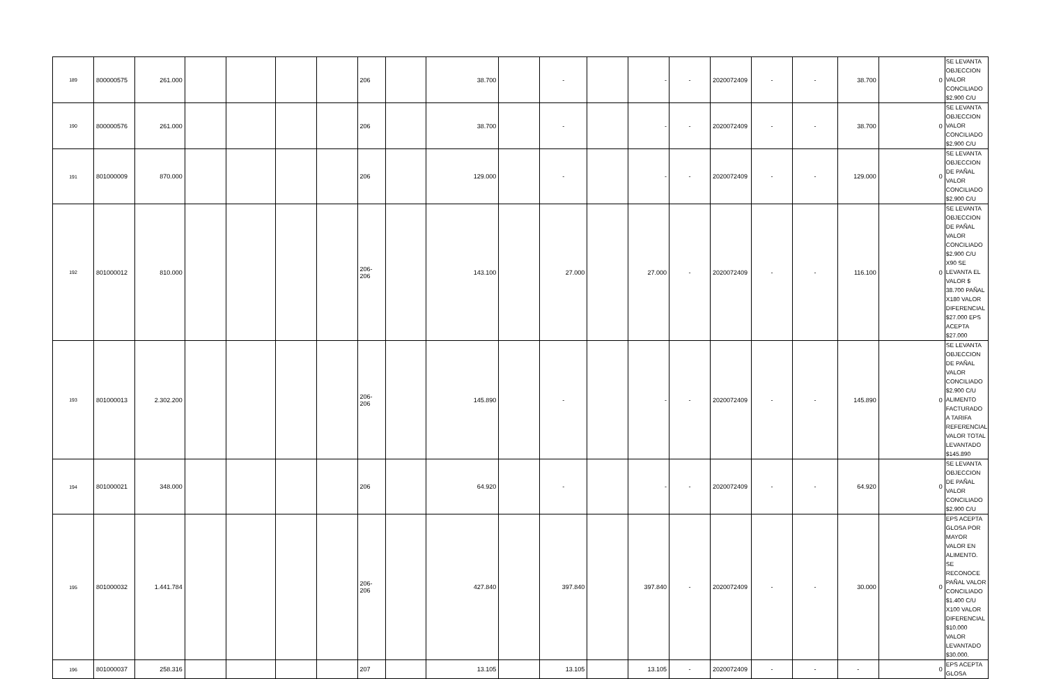| 189 | 800000575 | 261.000 | | | | | 206 | | 38.700 | | - | | - | - | 2020072409 | - | - | 38.700 | 0 | SE LEVANTA OBJECCION VALOR CONCILIADO $2.900 C/U |
| 190 | 800000576 | 261.000 | | | | | 206 | | 38.700 | | - | | - | - | 2020072409 | - | - | 38.700 | 0 | SE LEVANTA OBJECCION VALOR CONCILIADO $2.900 C/U |
| 191 | 801000009 | 870.000 | | | | | 206 | | 129.000 | | - | | - | - | 2020072409 | - | - | 129.000 | 0 | SE LEVANTA OBJECCION DE PAÑAL VALOR CONCILIADO $2.900 C/U |
| 192 | 801000012 | 810.000 | | | | | 206-206 | | 143.100 | | 27.000 | | 27.000 | - | 2020072409 | - | - | 116.100 | 0 | SE LEVANTA OBJECCION DE PAÑAL VALOR CONCILIADO $2.900 C/U X90 SE LEVANTA EL VALOR $ 38.700 PAÑAL X180 VALOR DIFERENCIAL $27.000 EPS ACEPTA $27.000 |
| 193 | 801000013 | 2.302.200 | | | | | 206-206 | | 145.890 | | - | | - | - | 2020072409 | - | - | 145.890 | 0 | SE LEVANTA OBJECCION DE PAÑAL VALOR CONCILIADO $2.900 C/U ALIMENTO FACTURADO A TARIFA REFERENCIAL VALOR TOTAL LEVANTADO $145.890 |
| 194 | 801000021 | 348.000 | | | | | 206 | | 64.920 | | - | | - | - | 2020072409 | - | - | 64.920 | 0 | SE LEVANTA OBJECCION DE PAÑAL VALOR CONCILIADO $2.900 C/U |
| 195 | 801000032 | 1.441.784 | | | | | 206-206 | | 427.840 | | 397.840 | | 397.840 | - | 2020072409 | - | - | 30.000 | 0 | EPS ACEPTA GLOSA POR MAYOR VALOR EN ALIMENTO. SE RECONOCE PAÑAL VALOR CONCILIADO $1.400 C/U X100 VALOR DIFERENCIAL $10.000 VALOR LEVANTADO $30.000. |
| 196 | 801000037 | 258.316 | | | | | 207 | | 13.105 | | 13.105 | | 13.105 | - | 2020072409 | - | - | - | 0 | EPS ACEPTA GLOSA |